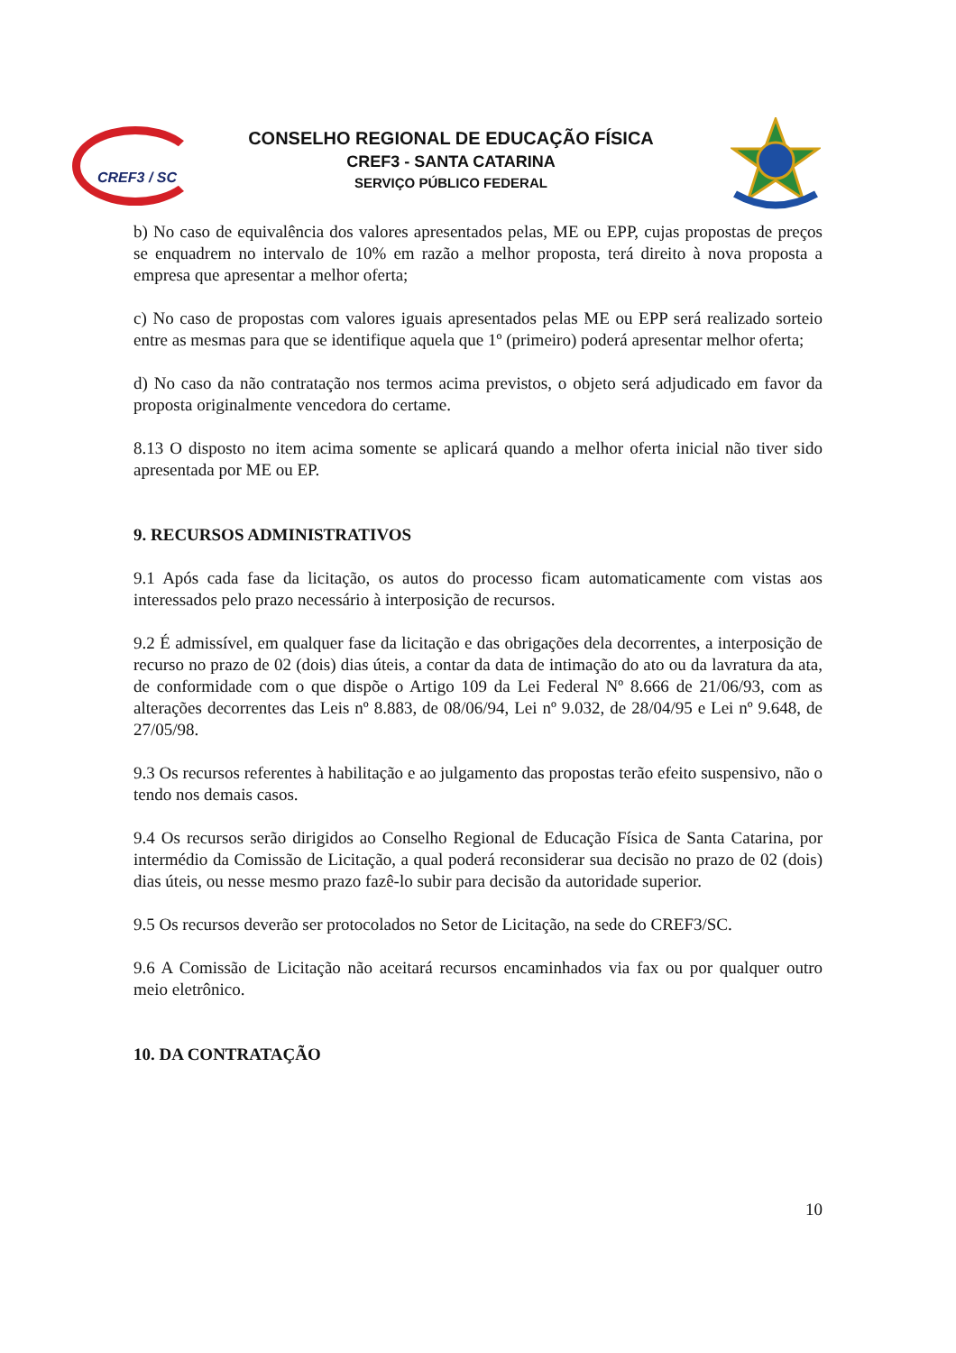CREF3 / SC
CONSELHO REGIONAL DE EDUCAÇÃO FÍSICA
CREF3 - SANTA CATARINA
SERVIÇO PÚBLICO FEDERAL
b) No caso de equivalência dos valores apresentados pelas, ME ou EPP, cujas propostas de preços se enquadrem no intervalo de 10% em razão a melhor proposta, terá direito à nova proposta a empresa que apresentar a melhor oferta;
c) No caso de propostas com valores iguais apresentados pelas ME ou EPP será realizado sorteio entre as mesmas para que se identifique aquela que 1º (primeiro) poderá apresentar melhor oferta;
d) No caso da não contratação nos termos acima previstos, o objeto será adjudicado em favor da proposta originalmente vencedora do certame.
8.13 O disposto no item acima somente se aplicará quando a melhor oferta inicial não tiver sido apresentada por ME ou EP.
9. RECURSOS ADMINISTRATIVOS
9.1 Após cada fase da licitação, os autos do processo ficam automaticamente com vistas aos interessados pelo prazo necessário à interposição de recursos.
9.2 É admissível, em qualquer fase da licitação e das obrigações dela decorrentes, a interposição de recurso no prazo de 02 (dois) dias úteis, a contar da data de intimação do ato ou da lavratura da ata, de conformidade com o que dispõe o Artigo 109 da Lei Federal Nº 8.666 de 21/06/93, com as alterações decorrentes das Leis nº 8.883, de 08/06/94, Lei nº 9.032, de 28/04/95 e Lei nº 9.648, de 27/05/98.
9.3 Os recursos referentes à habilitação e ao julgamento das propostas terão efeito suspensivo, não o tendo nos demais casos.
9.4 Os recursos serão dirigidos ao Conselho Regional de Educação Física de Santa Catarina, por intermédio da Comissão de Licitação, a qual poderá reconsiderar sua decisão no prazo de 02 (dois) dias úteis, ou nesse mesmo prazo fazê-lo subir para decisão da autoridade superior.
9.5 Os recursos deverão ser protocolados no Setor de Licitação, na sede do CREF3/SC.
9.6 A Comissão de Licitação não aceitará recursos encaminhados via fax ou por qualquer outro meio eletrônico.
10. DA CONTRATAÇÃO
10